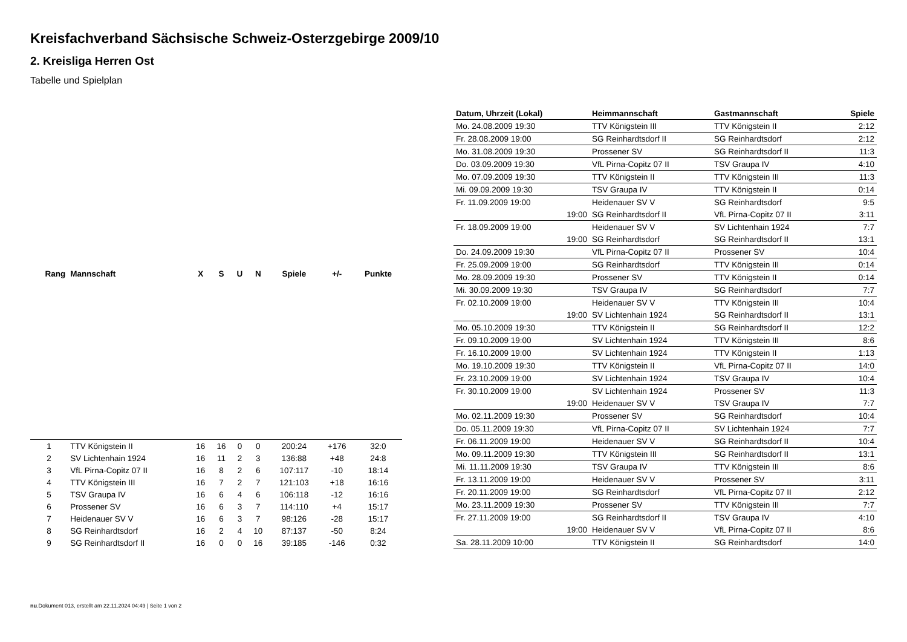Kreisfachverband Sächsische Schweiz-Osterzgebirge 2009/10
2. Kreisliga Herren Ost
Tabelle und Spielplan
| Rang | Mannschaft | X | S | U | N | Spiele | +/- | Punkte |
| --- | --- | --- | --- | --- | --- | --- | --- | --- |
| 1 | TTV Königstein II | 16 | 16 | 0 | 0 | 200:24 | +176 | 32:0 |
| 2 | SV Lichtenhain 1924 | 16 | 11 | 2 | 3 | 136:88 | +48 | 24:8 |
| 3 | VfL Pirna-Copitz 07 II | 16 | 8 | 2 | 6 | 107:117 | -10 | 18:14 |
| 4 | TTV Königstein III | 16 | 7 | 2 | 7 | 121:103 | +18 | 16:16 |
| 5 | TSV Graupa IV | 16 | 6 | 4 | 6 | 106:118 | -12 | 16:16 |
| 6 | Prossener SV | 16 | 6 | 3 | 7 | 114:110 | +4 | 15:17 |
| 7 | Heidenauer SV V | 16 | 6 | 3 | 7 | 98:126 | -28 | 15:17 |
| 8 | SG Reinhardtsdorf | 16 | 2 | 4 | 10 | 87:137 | -50 | 8:24 |
| 9 | SG Reinhardtsdorf II | 16 | 0 | 0 | 16 | 39:185 | -146 | 0:32 |
| Datum, Uhrzeit (Lokal) | Heimmannschaft | Gastmannschaft | Spiele |
| --- | --- | --- | --- |
| Mo. 24.08.2009 19:30 | TTV Königstein III | TTV Königstein II | 2:12 |
| Fr. 28.08.2009 19:00 | SG Reinhardtsdorf II | SG Reinhardtsdorf | 2:12 |
| Mo. 31.08.2009 19:30 | Prossener SV | SG Reinhardtsdorf II | 11:3 |
| Do. 03.09.2009 19:30 | VfL Pirna-Copitz 07 II | TSV Graupa IV | 4:10 |
| Mo. 07.09.2009 19:30 | TTV Königstein II | TTV Königstein III | 11:3 |
| Mi. 09.09.2009 19:30 | TSV Graupa IV | TTV Königstein II | 0:14 |
| Fr. 11.09.2009 19:00 | Heidenauer SV V | SG Reinhardtsdorf | 9:5 |
| 19:00 | SG Reinhardtsdorf II | VfL Pirna-Copitz 07 II | 3:11 |
| Fr. 18.09.2009 19:00 | Heidenauer SV V | SV Lichtenhain 1924 | 7:7 |
| 19:00 | SG Reinhardtsdorf | SG Reinhardtsdorf II | 13:1 |
| Do. 24.09.2009 19:30 | VfL Pirna-Copitz 07 II | Prossener SV | 10:4 |
| Fr. 25.09.2009 19:00 | SG Reinhardtsdorf | TTV Königstein III | 0:14 |
| Mo. 28.09.2009 19:30 | Prossener SV | TTV Königstein II | 0:14 |
| Mi. 30.09.2009 19:30 | TSV Graupa IV | SG Reinhardtsdorf | 7:7 |
| Fr. 02.10.2009 19:00 | Heidenauer SV V | TTV Königstein III | 10:4 |
| 19:00 | SV Lichtenhain 1924 | SG Reinhardtsdorf II | 13:1 |
| Mo. 05.10.2009 19:30 | TTV Königstein II | SG Reinhardtsdorf II | 12:2 |
| Fr. 09.10.2009 19:00 | SV Lichtenhain 1924 | TTV Königstein III | 8:6 |
| Fr. 16.10.2009 19:00 | SV Lichtenhain 1924 | TTV Königstein II | 1:13 |
| Mo. 19.10.2009 19:30 | TTV Königstein II | VfL Pirna-Copitz 07 II | 14:0 |
| Fr. 23.10.2009 19:00 | SV Lichtenhain 1924 | TSV Graupa IV | 10:4 |
| Fr. 30.10.2009 19:00 | SV Lichtenhain 1924 | Prossener SV | 11:3 |
| 19:00 | Heidenauer SV V | TSV Graupa IV | 7:7 |
| Mo. 02.11.2009 19:30 | Prossener SV | SG Reinhardtsdorf | 10:4 |
| Do. 05.11.2009 19:30 | VfL Pirna-Copitz 07 II | SV Lichtenhain 1924 | 7:7 |
| Fr. 06.11.2009 19:00 | Heidenauer SV V | SG Reinhardtsdorf II | 10:4 |
| Mo. 09.11.2009 19:30 | TTV Königstein III | SG Reinhardtsdorf II | 13:1 |
| Mi. 11.11.2009 19:30 | TSV Graupa IV | TTV Königstein III | 8:6 |
| Fr. 13.11.2009 19:00 | Heidenauer SV V | Prossener SV | 3:11 |
| Fr. 20.11.2009 19:00 | SG Reinhardtsdorf | VfL Pirna-Copitz 07 II | 2:12 |
| Mo. 23.11.2009 19:30 | Prossener SV | TTV Königstein III | 7:7 |
| Fr. 27.11.2009 19:00 | SG Reinhardtsdorf II | TSV Graupa IV | 4:10 |
| 19:00 | Heidenauer SV V | VfL Pirna-Copitz 07 II | 8:6 |
| Sa. 28.11.2009 10:00 | TTV Königstein II | SG Reinhardtsdorf | 14:0 |
nu.Dokument 013, erstellt am 22.11.2024 04:49 | Seite 1 von 2